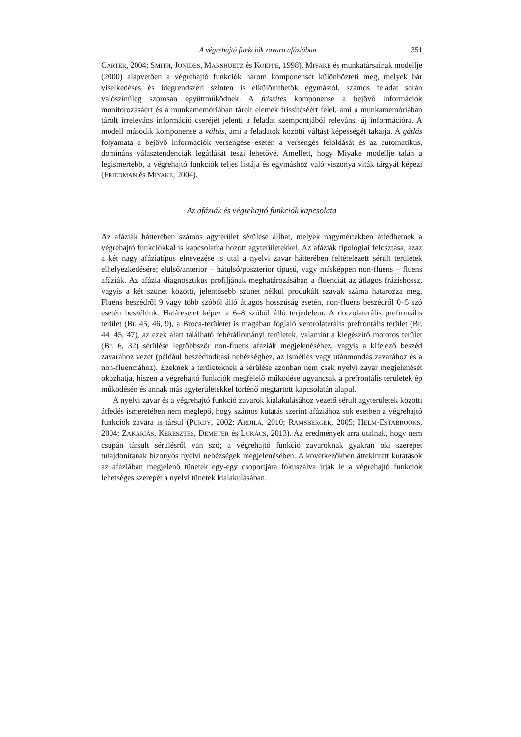A végrehajtó funkciók zavara afáziában 351
CARTER, 2004; SMITH, JONIDES, MARSHUETZ és KOEPPE, 1998). MIYAKE és munkatársainak modellje (2000) alapvetően a végrehajtó funkciók három komponensét különbözteti meg, melyek bár viselkedéses és idegrendszeri szinten is elkülöníthetők egymástól, számos feladat során valószínűleg szorosan együttműködnek. A frissítés komponense a bejövő információk monitorozásáért és a munkamemóriában tárolt elemek frissítéséért felel, ami a munkamemóriában tárolt irreleváns információ cseréjét jelenti a feladat szempontjából releváns, új információra. A modell második komponense a váltás, ami a feladatok közötti váltást képességét takarja. A gátlás folyamata a bejövő információk versengése esetén a versengés feloldását és az automatikus, domináns választendenciák legátlását teszi lehetővé. Amellett, hogy Miyake modellje talán a legismertebb, a végrehajtó funkciók teljes listája és egymáshoz való viszonya viták tárgyát képezi (FRIEDMAN és MIYAKE, 2004).
Az afáziák és végrehajtó funkciók kapcsolata
Az afáziák hátterében számos agyterület sérülése állhat, melyek nagymértékben átfedhetnek a végrehajtó funkciókkal is kapcsolatba hozott agyterületekkel. Az afáziák tipológiai felosztása, azaz a két nagy afáziatípus elnevezése is utal a nyelvi zavar hátterében feltételezett sérült területek elhelyezkedésére; elülső/anterior – hátulsó/poszterior típusú, vagy másképpen non-fluens – fluens afáziák. Az afázia diagnosztikus profiljának meghatározásában a fluenciát az átlagos frázishossz, vagyis a két szünet közötti, jelentősebb szünet nélkül produkált szavak száma határozza meg. Fluens beszédről 9 vagy több szóból álló átlagos hosszúság esetén, non-fluens beszédről 0–5 szó esetén beszélünk. Határesetet képez a 6–8 szóból álló terjedelem. A dorzolaterális prefrontális terület (Br. 45, 46, 9), a Broca-területet is magában foglaló ventrolaterális prefrontális terület (Br. 44, 45, 47), az ezek alatt található fehérállományi területek, valamint a kiegészítő motoros terület (Br. 6, 32) sérülése legtöbbször non-fluens afáziák megjelenéséhez, vagyis a kifejező beszéd zavarához vezet (például beszédindítási nehézséghez, az ismétlés vagy utánmondás zavarához és a non-fluenciához). Ezeknek a területeknek a sérülése azonban nem csak nyelvi zavar megjelenését okozhatja, hiszen a végrehajtó funkciók megfelelő működése ugyancsak a prefrontális területek ép működésén és annak más agyterületekkel történő megtartott kapcsolatán alapul.
A nyelvi zavar és a végrehajtó funkció zavarok kialakulásához vezető sérült agyterületek közötti átfedés ismeretében nem meglepő, hogy számos kutatás szerint afáziához sok esetben a végrehajtó funkciók zavara is társul (PURDY, 2002; ARDILA, 2010; RAMSBERGER, 2005; HELM-ESTABROOKS, 2004; ZAKARIÁS, KERESZTES, DEMETER és LUKÁCS, 2013). Az eredmények arra utalnak, hogy nem csupán társult sérülésről van szó; a végrehajtó funkció zavaroknak gyakran oki szerepet tulajdonítanak bizonyos nyelvi nehézségek megjelenésében. A következőkben áttekintett kutatások az afáziában megjelenő tünetek egy-egy csoportjára fókuszálva írják le a végrehajtó funkciók lehetséges szerepét a nyelvi tünetek kialakulásában.